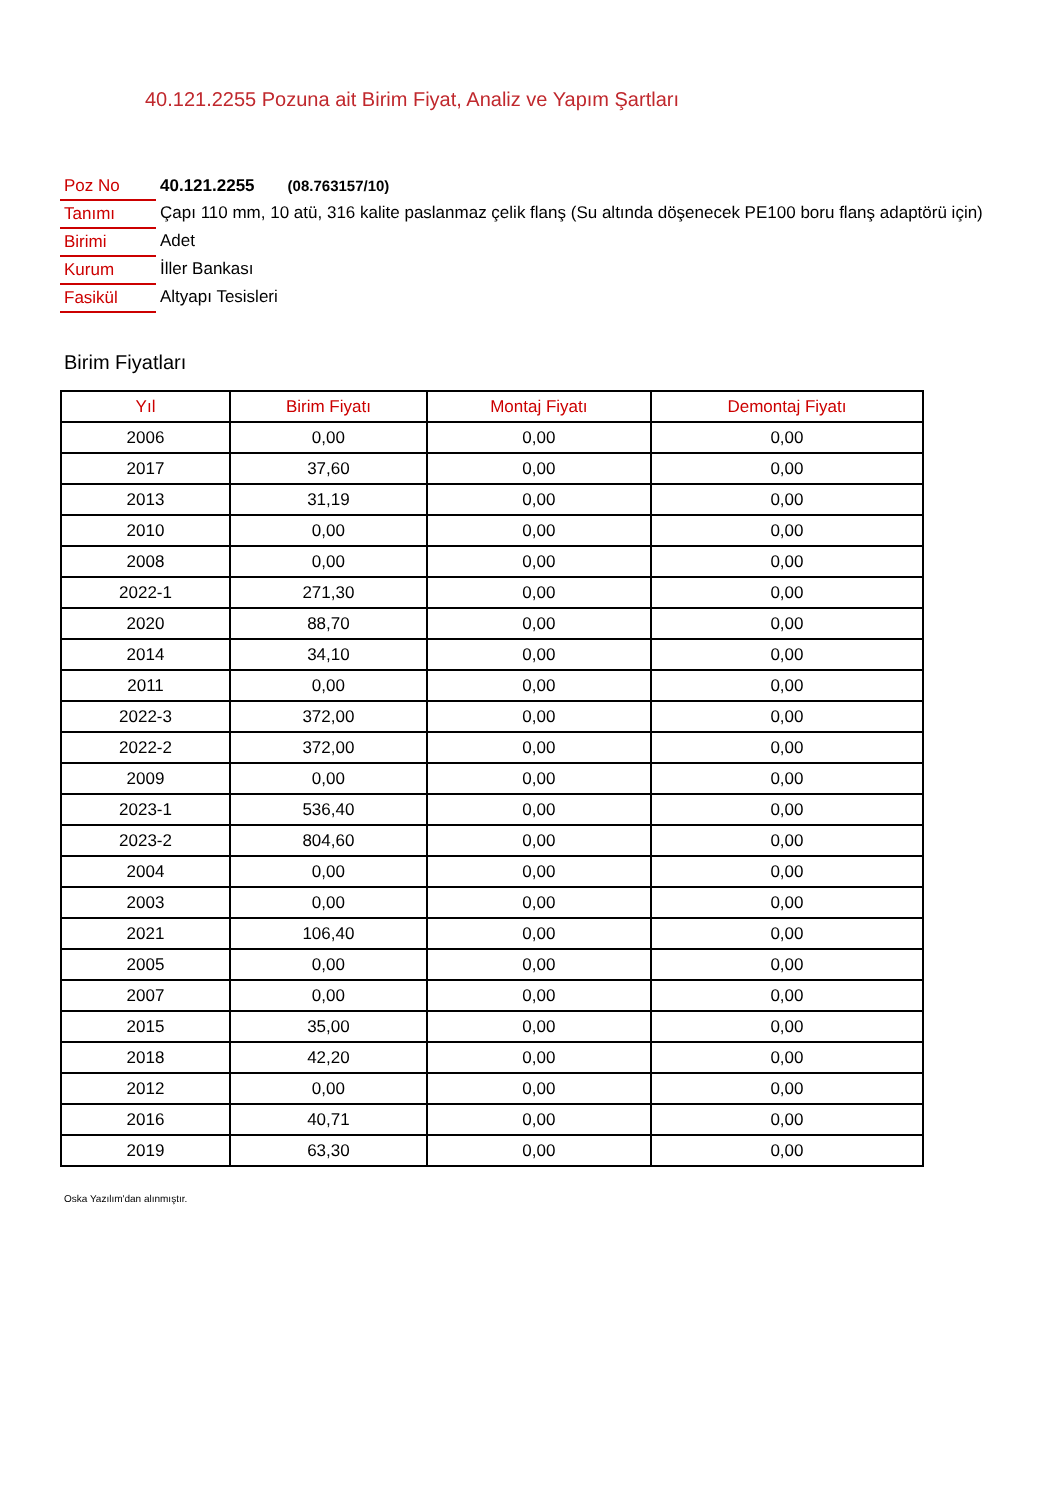40.121.2255 Pozuna ait Birim Fiyat, Analiz ve Yapım Şartları
| Poz No | 40.121.2255 (08.763157/10) |
| Tanımı | Çapı 110 mm, 10 atü, 316 kalite paslanmaz çelik flanş (Su altında döşenecek PE100 boru flanş adaptörü için) |
| Birimi | Adet |
| Kurum | İller Bankası |
| Fasikül | Altyapı Tesisleri |
Birim Fiyatları
| Yıl | Birim Fiyatı | Montaj Fiyatı | Demontaj Fiyatı |
| --- | --- | --- | --- |
| 2006 | 0,00 | 0,00 | 0,00 |
| 2017 | 37,60 | 0,00 | 0,00 |
| 2013 | 31,19 | 0,00 | 0,00 |
| 2010 | 0,00 | 0,00 | 0,00 |
| 2008 | 0,00 | 0,00 | 0,00 |
| 2022-1 | 271,30 | 0,00 | 0,00 |
| 2020 | 88,70 | 0,00 | 0,00 |
| 2014 | 34,10 | 0,00 | 0,00 |
| 2011 | 0,00 | 0,00 | 0,00 |
| 2022-3 | 372,00 | 0,00 | 0,00 |
| 2022-2 | 372,00 | 0,00 | 0,00 |
| 2009 | 0,00 | 0,00 | 0,00 |
| 2023-1 | 536,40 | 0,00 | 0,00 |
| 2023-2 | 804,60 | 0,00 | 0,00 |
| 2004 | 0,00 | 0,00 | 0,00 |
| 2003 | 0,00 | 0,00 | 0,00 |
| 2021 | 106,40 | 0,00 | 0,00 |
| 2005 | 0,00 | 0,00 | 0,00 |
| 2007 | 0,00 | 0,00 | 0,00 |
| 2015 | 35,00 | 0,00 | 0,00 |
| 2018 | 42,20 | 0,00 | 0,00 |
| 2012 | 0,00 | 0,00 | 0,00 |
| 2016 | 40,71 | 0,00 | 0,00 |
| 2019 | 63,30 | 0,00 | 0,00 |
Oska Yazılım'dan alınmıştır.